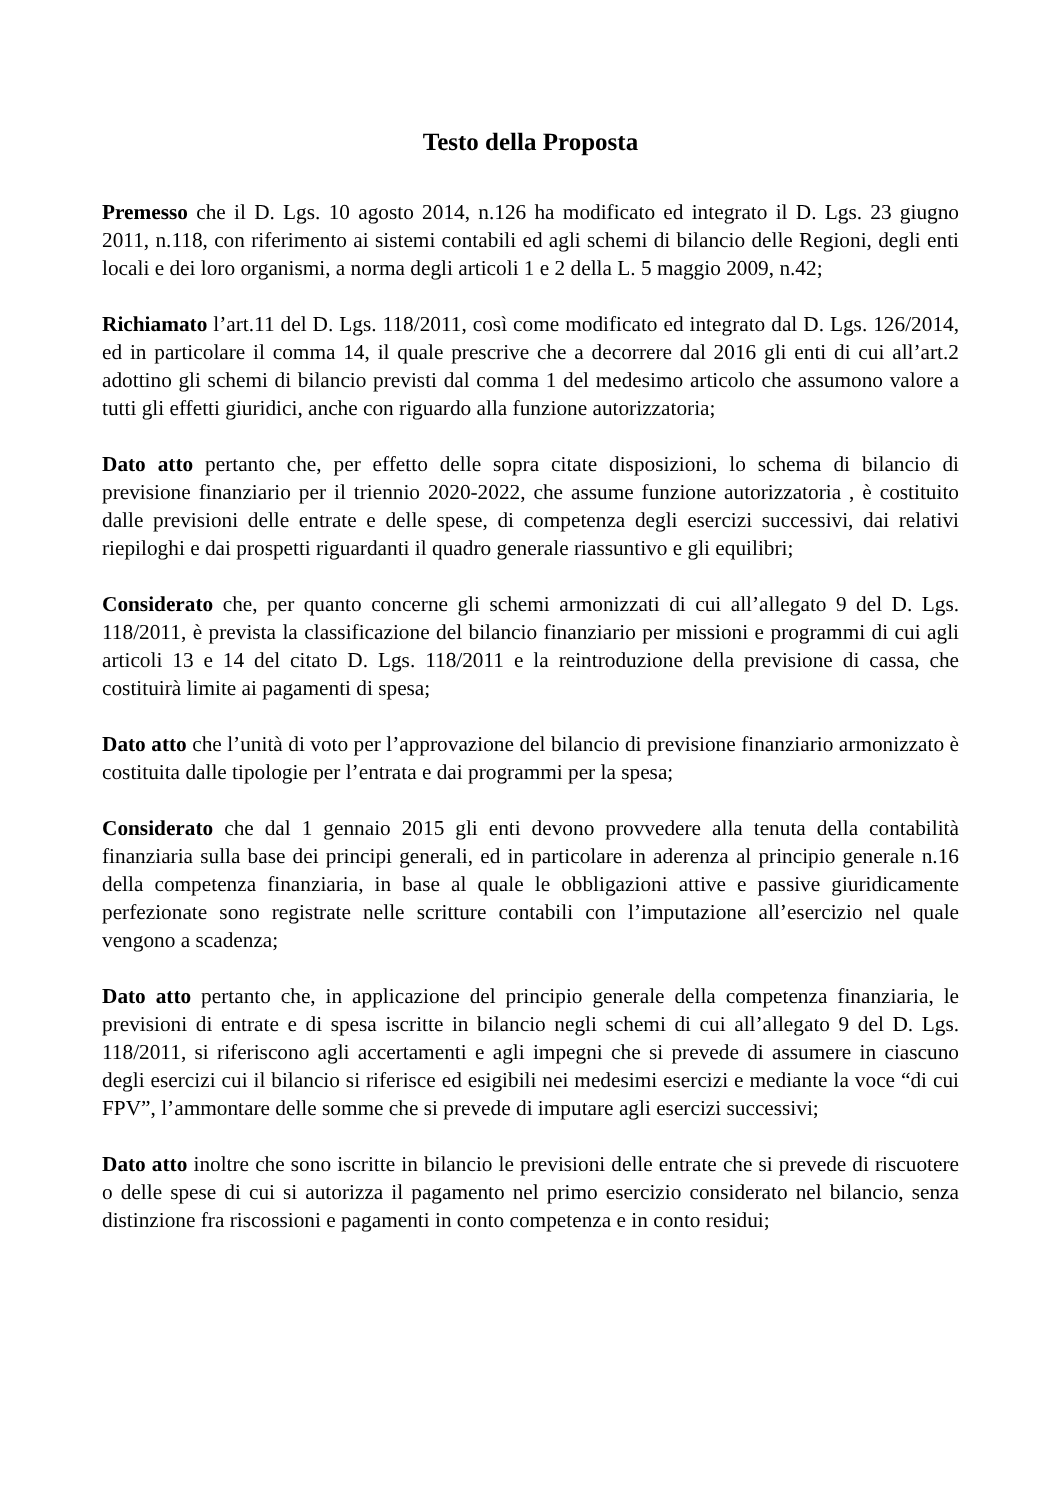Testo della Proposta
Premesso che il D. Lgs. 10 agosto 2014, n.126 ha modificato ed integrato il D. Lgs. 23 giugno 2011, n.118, con riferimento ai sistemi contabili ed agli schemi di bilancio delle Regioni, degli enti locali e dei loro organismi, a norma degli articoli 1 e 2 della L. 5 maggio 2009, n.42;
Richiamato l’art.11 del D. Lgs. 118/2011, così come modificato ed integrato dal D. Lgs. 126/2014, ed in particolare il comma 14, il quale prescrive che a decorrere dal 2016 gli enti di cui all’art.2 adottino gli schemi di bilancio previsti dal comma 1 del medesimo articolo che assumono valore a tutti gli effetti giuridici, anche con riguardo alla funzione autorizzatoria;
Dato atto pertanto che, per effetto delle sopra citate disposizioni, lo schema di bilancio di previsione finanziario per il triennio 2020-2022, che assume funzione autorizzatoria , è costituito dalle previsioni delle entrate e delle spese, di competenza degli esercizi successivi, dai relativi riepiloghi e dai prospetti riguardanti il quadro generale riassuntivo e gli equilibri;
Considerato che, per quanto concerne gli schemi armonizzati di cui all’allegato 9 del D. Lgs. 118/2011, è prevista la classificazione del bilancio finanziario per missioni e programmi di cui agli articoli 13 e 14 del citato D. Lgs. 118/2011 e la reintroduzione della previsione di cassa, che costituirà limite ai pagamenti di spesa;
Dato atto che l’unità di voto per l’approvazione del bilancio di previsione finanziario armonizzato è costituita dalle tipologie per l’entrata e dai programmi per la spesa;
Considerato che dal 1 gennaio 2015 gli enti devono provvedere alla tenuta della contabilità finanziaria sulla base dei principi generali, ed in particolare in aderenza al principio generale n.16 della competenza finanziaria, in base al quale le obbligazioni attive e passive giuridicamente perfezionate sono registrate nelle scritture contabili con l’imputazione all’esercizio nel quale vengono a scadenza;
Dato atto pertanto che, in applicazione del principio generale della competenza finanziaria, le previsioni di entrate e di spesa iscritte in bilancio negli schemi di cui all’allegato 9 del D. Lgs. 118/2011, si riferiscono agli accertamenti e agli impegni che si prevede di assumere in ciascuno degli esercizi cui il bilancio si riferisce ed esigibili nei medesimi esercizi e mediante la voce “di cui FPV”, l’ammontare delle somme che si prevede di imputare agli esercizi successivi;
Dato atto inoltre che sono iscritte in bilancio le previsioni delle entrate che si prevede di riscuotere o delle spese di cui si autorizza il pagamento nel primo esercizio considerato nel bilancio, senza distinzione fra riscossioni e pagamenti in conto competenza e in conto residui;